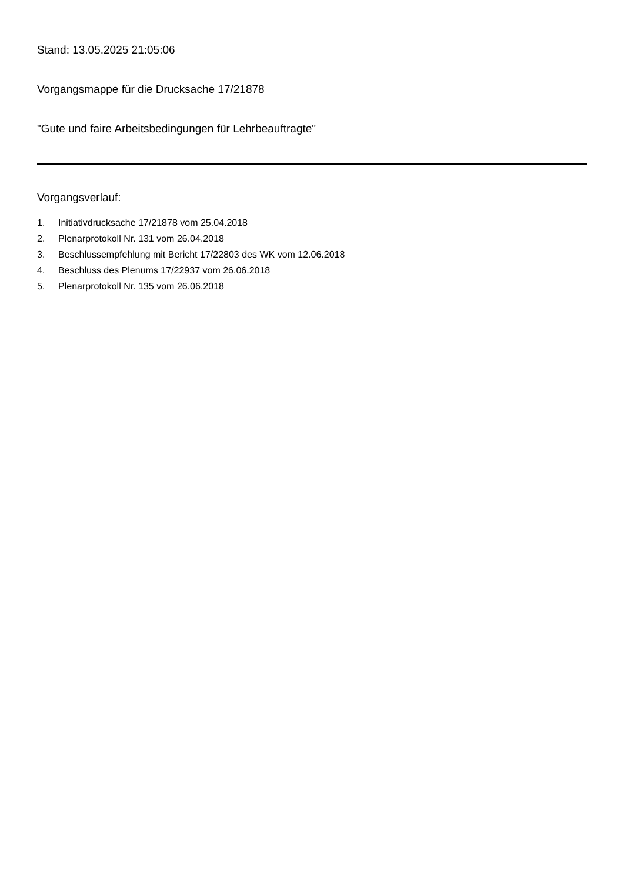Stand: 13.05.2025 21:05:06
Vorgangsmappe für die Drucksache 17/21878
"Gute und faire Arbeitsbedingungen für Lehrbeauftragte"
Vorgangsverlauf:
1. Initiativdrucksache 17/21878 vom 25.04.2018
2. Plenarprotokoll Nr. 131 vom 26.04.2018
3. Beschlussempfehlung mit Bericht 17/22803 des WK vom 12.06.2018
4. Beschluss des Plenums 17/22937 vom 26.06.2018
5. Plenarprotokoll Nr. 135 vom 26.06.2018